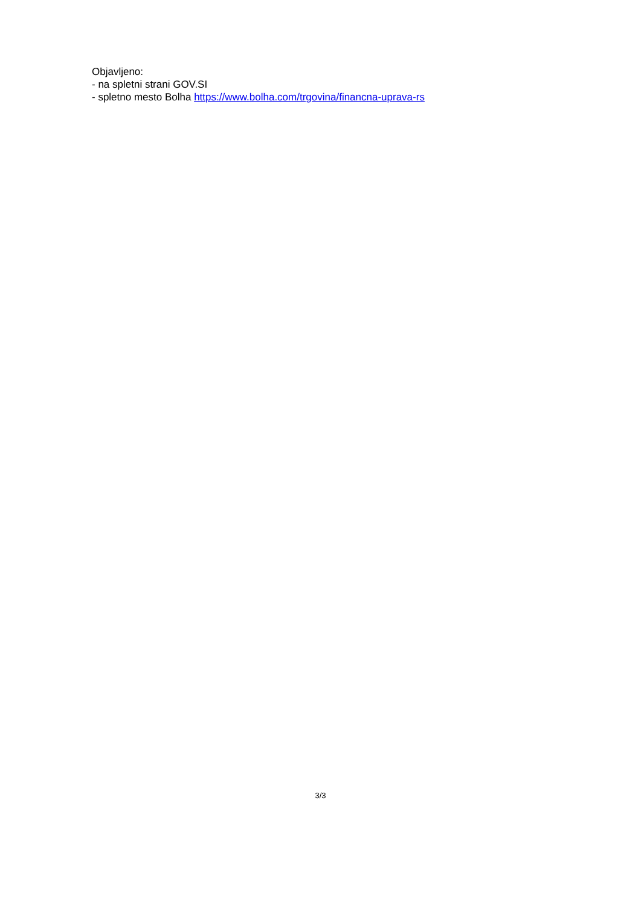Objavljeno:
- na spletni strani GOV.SI
- spletno mesto Bolha https://www.bolha.com/trgovina/financna-uprava-rs
3/3